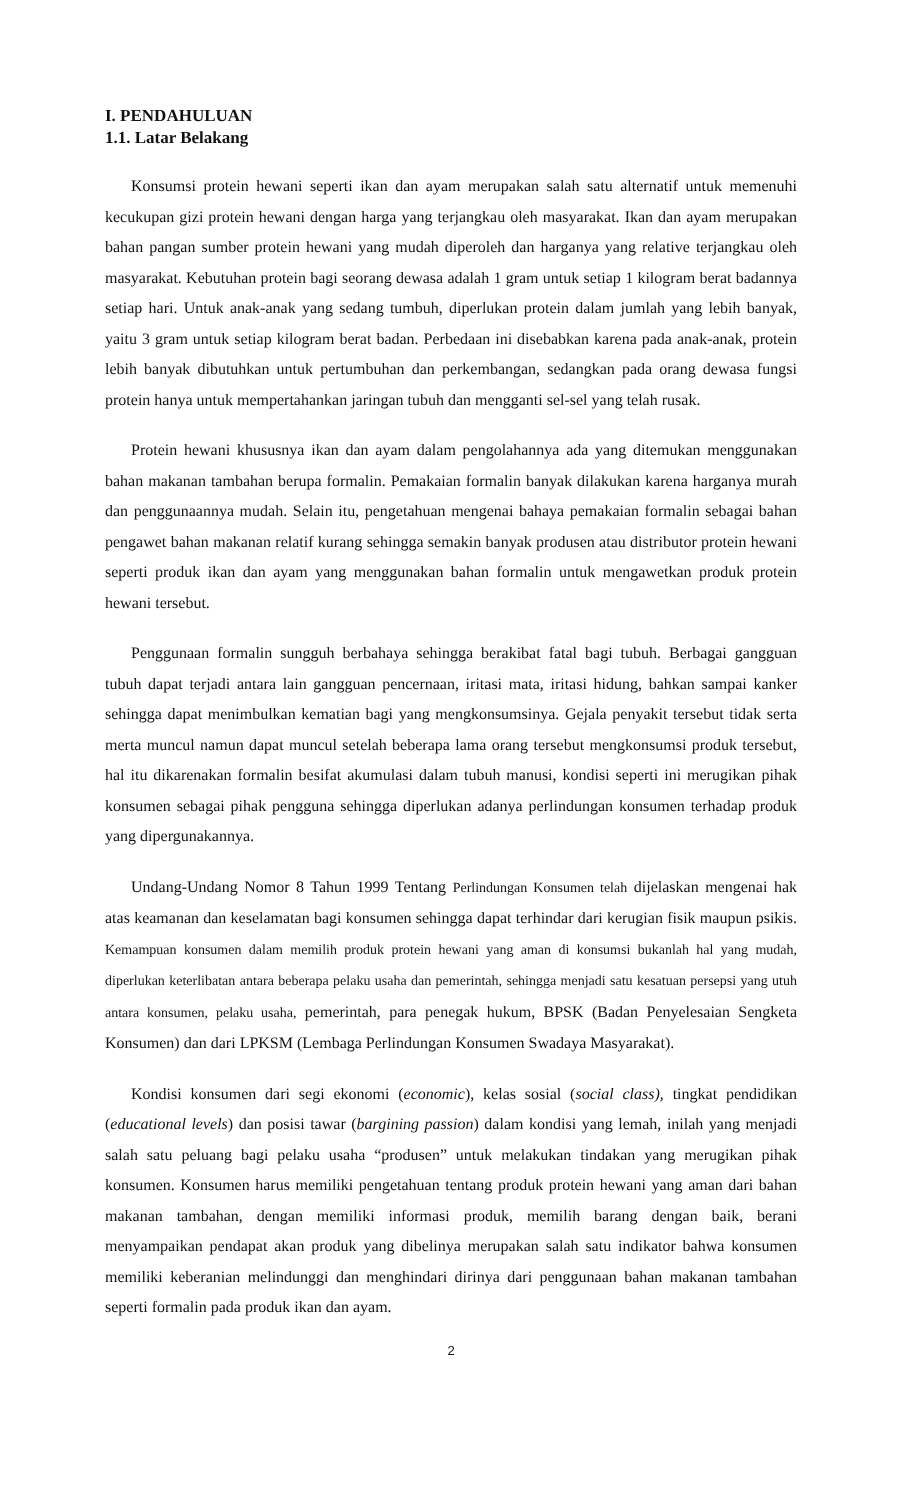I. PENDAHULUAN
1.1. Latar Belakang
Konsumsi protein hewani seperti ikan dan ayam merupakan salah satu alternatif untuk memenuhi kecukupan gizi protein hewani dengan harga yang terjangkau oleh masyarakat. Ikan dan ayam merupakan bahan pangan sumber protein hewani yang mudah diperoleh dan harganya yang relative terjangkau oleh masyarakat. Kebutuhan protein bagi seorang dewasa adalah 1 gram untuk setiap 1 kilogram berat badannya setiap hari. Untuk anak-anak yang sedang tumbuh, diperlukan protein dalam jumlah yang lebih banyak, yaitu 3 gram untuk setiap kilogram berat badan. Perbedaan ini disebabkan karena pada anak-anak, protein lebih banyak dibutuhkan untuk pertumbuhan dan perkembangan, sedangkan pada orang dewasa fungsi protein hanya untuk mempertahankan jaringan tubuh dan mengganti sel-sel yang telah rusak.
Protein hewani khususnya ikan dan ayam dalam pengolahannya ada yang ditemukan menggunakan bahan makanan tambahan berupa formalin. Pemakaian formalin banyak dilakukan karena harganya murah dan penggunaannya mudah. Selain itu, pengetahuan mengenai bahaya pemakaian formalin sebagai bahan pengawet bahan makanan relatif kurang sehingga semakin banyak produsen atau distributor protein hewani seperti produk ikan dan ayam yang menggunakan bahan formalin untuk mengawetkan produk protein hewani tersebut.
Penggunaan formalin sungguh berbahaya sehingga berakibat fatal bagi tubuh. Berbagai gangguan tubuh dapat terjadi antara lain gangguan pencernaan, iritasi mata, iritasi hidung, bahkan sampai kanker sehingga dapat menimbulkan kematian bagi yang mengkonsumsinya. Gejala penyakit tersebut tidak serta merta muncul namun dapat muncul setelah beberapa lama orang tersebut mengkonsumsi produk tersebut, hal itu dikarenakan formalin besifat akumulasi dalam tubuh manusi, kondisi seperti ini merugikan pihak konsumen sebagai pihak pengguna sehingga diperlukan adanya perlindungan konsumen terhadap produk yang dipergunakannya.
Undang-Undang Nomor 8 Tahun 1999 Tentang Perlindungan Konsumen telah dijelaskan mengenai hak atas keamanan dan keselamatan bagi konsumen sehingga dapat terhindar dari kerugian fisik maupun psikis. Kemampuan konsumen dalam memilih produk protein hewani yang aman di konsumsi bukanlah hal yang mudah, diperlukan keterlibatan antara beberapa pelaku usaha dan pemerintah, sehingga menjadi satu kesatuan persepsi yang utuh antara konsumen, pelaku usaha, pemerintah, para penegak hukum, BPSK (Badan Penyelesaian Sengketa Konsumen) dan dari LPKSM (Lembaga Perlindungan Konsumen Swadaya Masyarakat).
Kondisi konsumen dari segi ekonomi (economic), kelas sosial (social class), tingkat pendidikan (educational levels) dan posisi tawar (bargining passion) dalam kondisi yang lemah, inilah yang menjadi salah satu peluang bagi pelaku usaha “produsen” untuk melakukan tindakan yang merugikan pihak konsumen. Konsumen harus memiliki pengetahuan tentang produk protein hewani yang aman dari bahan makanan tambahan, dengan memiliki informasi produk, memilih barang dengan baik, berani menyampaikan pendapat akan produk yang dibelinya merupakan salah satu indikator bahwa konsumen memiliki keberanian melindunggi dan menghindari dirinya dari penggunaan bahan makanan tambahan seperti formalin pada produk ikan dan ayam.
2